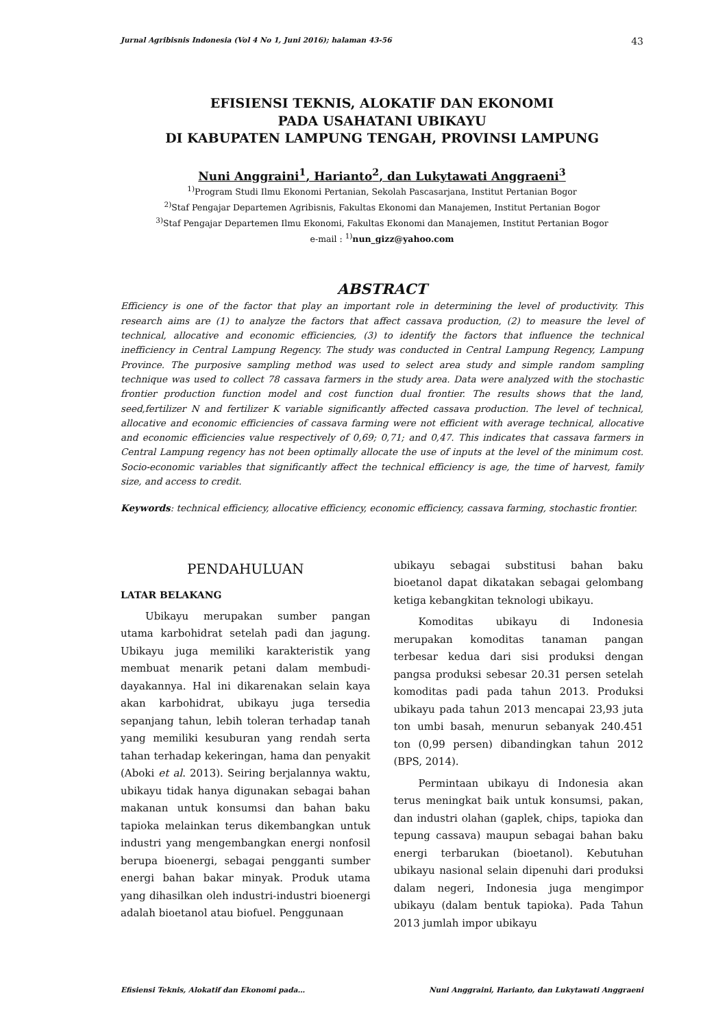Jurnal Agribisnis Indonesia (Vol 4 No 1, Juni 2016); halaman 43-56 43
EFISIENSI TEKNIS, ALOKATIF DAN EKONOMI
PADA USAHATANI UBIKAYU
DI KABUPATEN LAMPUNG TENGAH, PROVINSI LAMPUNG
Nuni Anggraini<sup>1</sup>, Harianto<sup>2</sup>, dan Lukytawati Anggraeni<sup>3</sup>
<sup>1)</sup> Program Studi Ilmu Ekonomi Pertanian, Sekolah Pascasarjana, Institut Pertanian Bogor
<sup>2)</sup> Staf Pengajar Departemen Agribisnis, Fakultas Ekonomi dan Manajemen, Institut Pertanian Bogor
<sup>3)</sup> Staf Pengajar Departemen Ilmu Ekonomi, Fakultas Ekonomi dan Manajemen, Institut Pertanian Bogor
e-mail : <sup>1)</sup>nun_gizz@yahoo.com
ABSTRACT
Efficiency is one of the factor that play an important role in determining the level of productivity. This research aims are (1) to analyze the factors that affect cassava production, (2) to measure the level of technical, allocative and economic efficiencies, (3) to identify the factors that influence the technical inefficiency in Central Lampung Regency. The study was conducted in Central Lampung Regency, Lampung Province. The purposive sampling method was used to select area study and simple random sampling technique was used to collect 78 cassava farmers in the study area. Data were analyzed with the stochastic frontier production function model and cost function dual frontier. The results shows that the land, seed,fertilizer N and fertilizer K variable significantly affected cassava production. The level of technical, allocative and economic efficiencies of cassava farming were not efficient with average technical, allocative and economic efficiencies value respectively of 0,69; 0,71; and 0,47. This indicates that cassava farmers in Central Lampung regency has not been optimally allocate the use of inputs at the level of the minimum cost. Socio-economic variables that significantly affect the technical efficiency is age, the time of harvest, family size, and access to credit.
Keywords: technical efficiency, allocative efficiency, economic efficiency, cassava farming, stochastic frontier.
PENDAHULUAN
LATAR BELAKANG
Ubikayu merupakan sumber pangan utama karbohidrat setelah padi dan jagung. Ubikayu juga memiliki karakteristik yang membuat menarik petani dalam membudi-dayakannya. Hal ini dikarenakan selain kaya akan karbohidrat, ubikayu juga tersedia sepanjang tahun, lebih toleran terhadap tanah yang memiliki kesuburan yang rendah serta tahan terhadap kekeringan, hama dan penyakit (Aboki et al. 2013). Seiring berjalannya waktu, ubikayu tidak hanya digunakan sebagai bahan makanan untuk konsumsi dan bahan baku tapioka melainkan terus dikembangkan untuk industri yang mengembangkan energi nonfosil berupa bioenergi, sebagai pengganti sumber energi bahan bakar minyak. Produk utama yang dihasilkan oleh industri-industri bioenergi adalah bioetanol atau biofuel. Penggunaan
ubikayu sebagai substitusi bahan baku bioetanol dapat dikatakan sebagai gelombang ketiga kebangkitan teknologi ubikayu.
Komoditas ubikayu di Indonesia merupakan komoditas tanaman pangan terbesar kedua dari sisi produksi dengan pangsa produksi sebesar 20.31 persen setelah komoditas padi pada tahun 2013. Produksi ubikayu pada tahun 2013 mencapai 23,93 juta ton umbi basah, menurun sebanyak 240.451 ton (0,99 persen) dibandingkan tahun 2012 (BPS, 2014).
Permintaan ubikayu di Indonesia akan terus meningkat baik untuk konsumsi, pakan, dan industri olahan (gaplek, chips, tapioka dan tepung cassava) maupun sebagai bahan baku energi terbarukan (bioetanol). Kebutuhan ubikayu nasional selain dipenuhi dari produksi dalam negeri, Indonesia juga mengimpor ubikayu (dalam bentuk tapioka). Pada Tahun 2013 jumlah impor ubikayu
Efisiensi Teknis, Alokatif dan Ekonomi pada… Nuni Anggraini, Harianto, dan Lukytawati Anggraeni